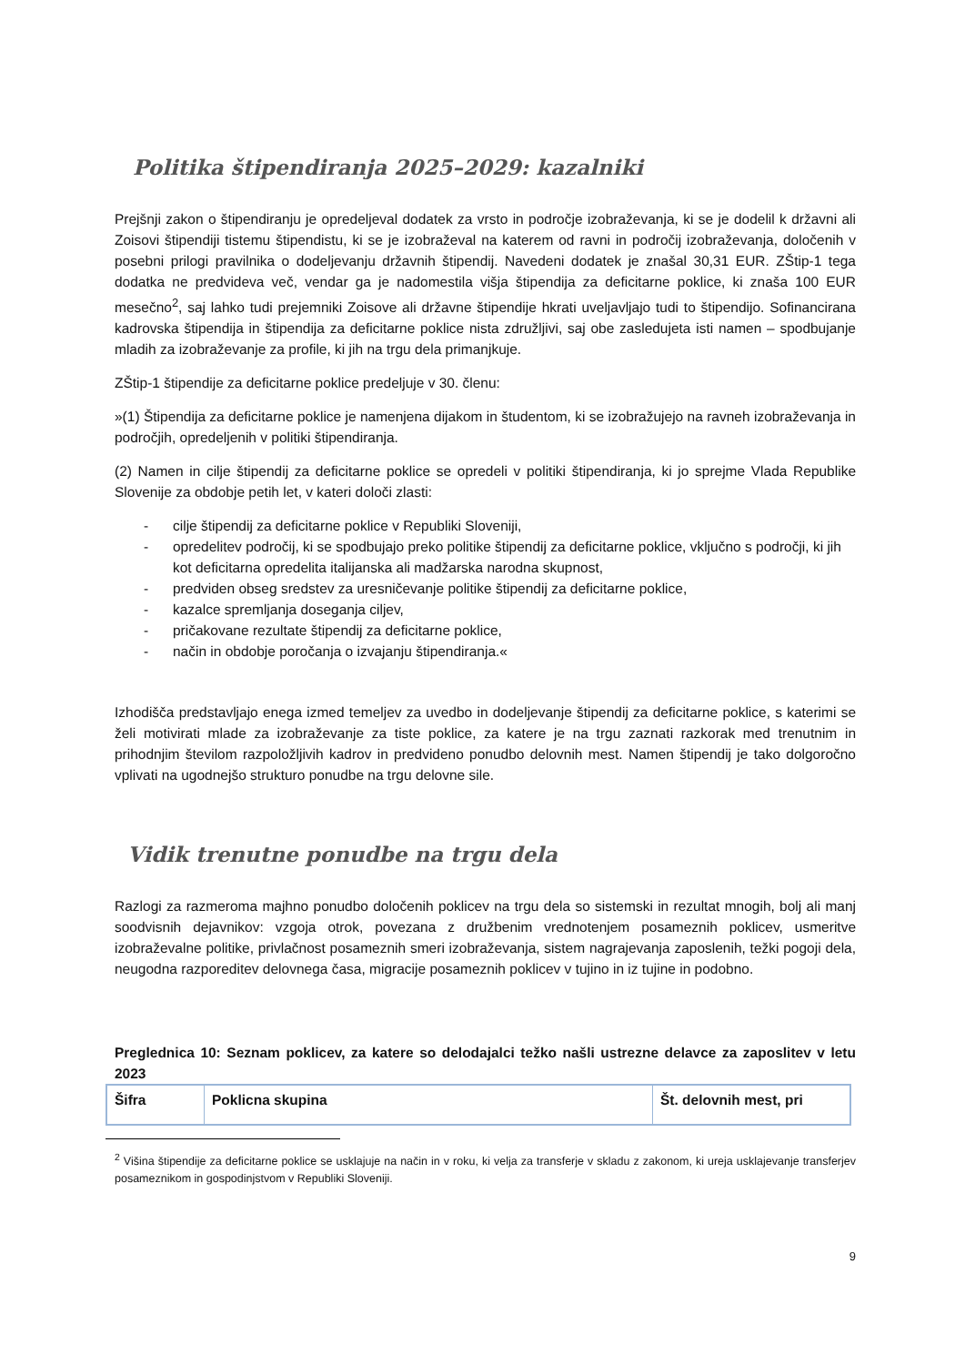Politika štipendiranja 2025–2029: kazalniki
Prejšnji zakon o štipendiranju je opredeljeval dodatek za vrsto in področje izobraževanja, ki se je dodelil k državni ali Zoisovi štipendiji tistemu štipendistu, ki se je izobraževal na katerem od ravni in področij izobraževanja, določenih v posebni prilogi pravilnika o dodeljevanju državnih štipendij. Navedeni dodatek je znašal 30,31 EUR. ZŠtip-1 tega dodatka ne predvideva več, vendar ga je nadomestila višja štipendija za deficitarne poklice, ki znaša 100 EUR mesečno<sup>2</sup>, saj lahko tudi prejemniki Zoisove ali državne štipendije hkrati uveljavljajo tudi to štipendijo. Sofinancirana kadrovska štipendija in štipendija za deficitarne poklice nista združljivi, saj obe zasledujeta isti namen – spodbujanje mladih za izobraževanje za profile, ki jih na trgu dela primanjkuje.
ZŠtip-1 štipendije za deficitarne poklice predeljuje v 30. členu:
»(1) Štipendija za deficitarne poklice je namenjena dijakom in študentom, ki se izobražujejo na ravneh izobraževanja in področjih, opredeljenih v politiki štipendiranja.
(2) Namen in cilje štipendij za deficitarne poklice se opredeli v politiki štipendiranja, ki jo sprejme Vlada Republike Slovenije za obdobje petih let, v kateri določi zlasti:
- cilje štipendij za deficitarne poklice v Republiki Sloveniji,
- opredelitev področij, ki se spodbujajo preko politike štipendij za deficitarne poklice, vključno s področji, ki jih kot deficitarna opredelita italijanska ali madžarska narodna skupnost,
- predviden obseg sredstev za uresničevanje politike štipendij za deficitarne poklice,
- kazalce spremljanja doseganja ciljev,
- pričakovane rezultate štipendij za deficitarne poklice,
- način in obdobje poročanja o izvajanju štipendiranja.«
Izhodišča predstavljajo enega izmed temeljev za uvedbo in dodeljevanje štipendij za deficitarne poklice, s katerimi se želi motivirati mlade za izobraževanje za tiste poklice, za katere je na trgu zaznati razkorak med trenutnim in prihodnjim številom razpoložljivih kadrov in predvideno ponudbo delovnih mest. Namen štipendij je tako dolgoročno vplivati na ugodnejšo strukturo ponudbe na trgu delovne sile.
Vidik trenutne ponudbe na trgu dela
Razlogi za razmeroma majhno ponudbo določenih poklicev na trgu dela so sistemski in rezultat mnogih, bolj ali manj soodvisnih dejavnikov: vzgoja otrok, povezana z družbenim vrednotenjem posameznih poklicev, usmeritve izobraževalne politike, privlačnost posameznih smeri izobraževanja, sistem nagrajevanja zaposlenih, težki pogoji dela, neugodna razporeditev delovnega časa, migracije posameznih poklicev v tujino in iz tujine in podobno.
Preglednica 10: Seznam poklicev, za katere so delodajalci težko našli ustrezne delavce za zaposlitev v letu 2023
| Šifra | Poklicna skupina | Št. delovnih mest, pri |
<sup>2</sup> Višina štipendije za deficitarne poklice se usklajuje na način in v roku, ki velja za transferje v skladu z zakonom, ki ureja usklajevanje transferjev posameznikom in gospodinjstvom v Republiki Sloveniji.
9